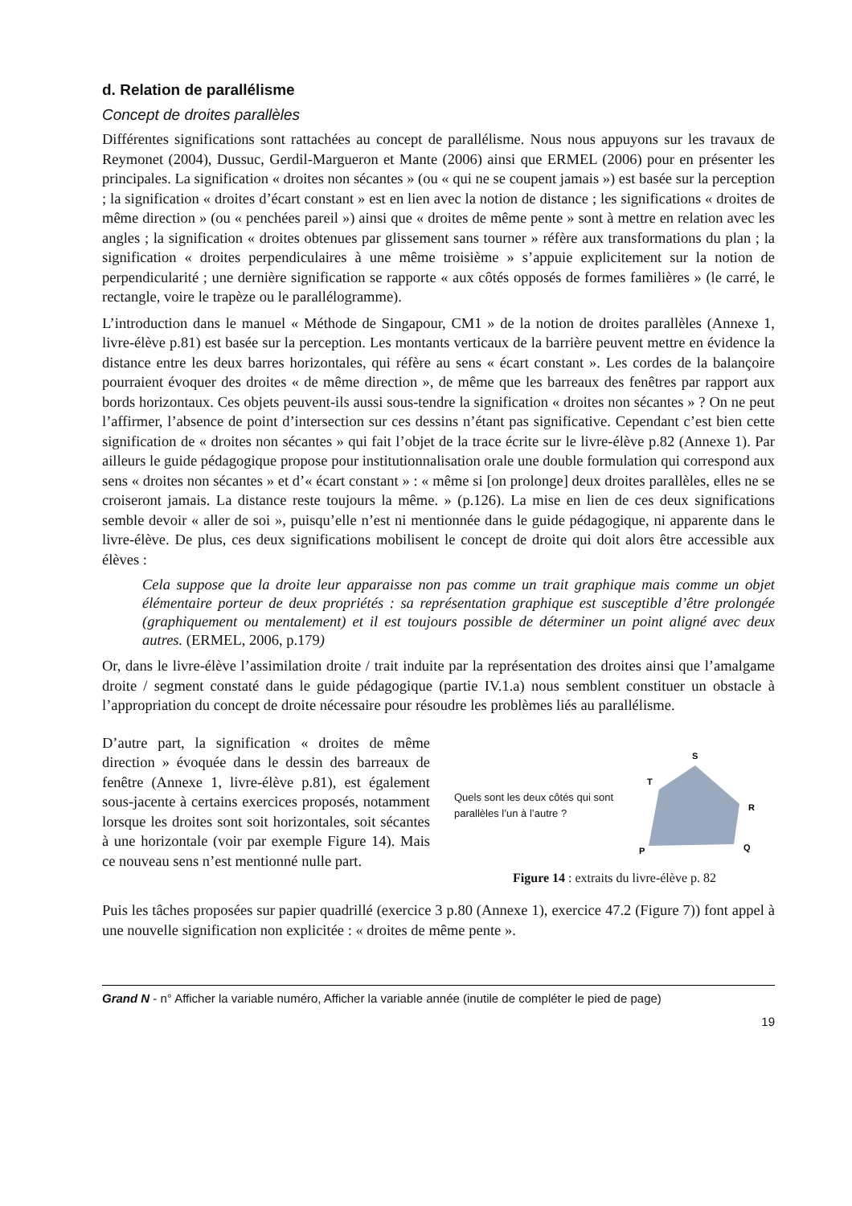d. Relation de parallélisme
Concept de droites parallèles
Différentes significations sont rattachées au concept de parallélisme. Nous nous appuyons sur les travaux de Reymonet (2004), Dussuc, Gerdil-Margueron et Mante (2006) ainsi que ERMEL (2006) pour en présenter les principales. La signification « droites non sécantes » (ou « qui ne se coupent jamais ») est basée sur la perception ; la signification « droites d’écart constant » est en lien avec la notion de distance ; les significations « droites de même direction » (ou « penchées pareil ») ainsi que « droites de même pente » sont à mettre en relation avec les angles ; la signification « droites obtenues par glissement sans tourner » réfère aux transformations du plan ; la signification « droites perpendiculaires à une même troisième » s’appuie explicitement sur la notion de perpendicularité ; une dernière signification se rapporte « aux côtés opposés de formes familières » (le carré, le rectangle, voire le trapèze ou le parallélogramme).
L’introduction dans le manuel « Méthode de Singapour, CM1 » de la notion de droites parallèles (Annexe 1, livre-élève p.81) est basée sur la perception. Les montants verticaux de la barrière peuvent mettre en évidence la distance entre les deux barres horizontales, qui réfère au sens « écart constant ». Les cordes de la balançoire pourraient évoquer des droites « de même direction », de même que les barreaux des fenêtres par rapport aux bords horizontaux. Ces objets peuvent-ils aussi sous-tendre la signification « droites non sécantes » ? On ne peut l’affirmer, l’absence de point d’intersection sur ces dessins n’étant pas significative. Cependant c’est bien cette signification de « droites non sécantes » qui fait l’objet de la trace écrite sur le livre-élève p.82 (Annexe 1). Par ailleurs le guide pédagogique propose pour institutionnalisation orale une double formulation qui correspond aux sens « droites non sécantes » et d’« écart constant » : « même si [on prolonge] deux droites parallèles, elles ne se croiseront jamais. La distance reste toujours la même. » (p.126). La mise en lien de ces deux significations semble devoir « aller de soi », puisqu’elle n’est ni mentionnée dans le guide pédagogique, ni apparente dans le livre-élève. De plus, ces deux significations mobilisent le concept de droite qui doit alors être accessible aux élèves :
Cela suppose que la droite leur apparaisse non pas comme un trait graphique mais comme un objet élémentaire porteur de deux propriétés : sa représentation graphique est susceptible d’être prolongée (graphiquement ou mentalement) et il est toujours possible de déterminer un point aligné avec deux autres. (ERMEL, 2006, p.179)
Or, dans le livre-élève l’assimilation droite / trait induite par la représentation des droites ainsi que l’amalgame droite / segment constaté dans le guide pédagogique (partie IV.1.a) nous semblent constituer un obstacle à l’appropriation du concept de droite nécessaire pour résoudre les problèmes liés au parallélisme.
D’autre part, la signification « droites de même direction » évoquée dans le dessin des barreaux de fenêtre (Annexe 1, livre-élève p.81), est également sous-jacente à certains exercices proposés, notamment lorsque les droites sont soit horizontales, soit sécantes à une horizontale (voir par exemple Figure 14). Mais ce nouveau sens n’est mentionné nulle part.
Quels sont les deux côtés qui sont parallèles l’un à l’autre ?
S
T
R
Q
P
Figure 14 : extraits du livre-élève p. 82
Puis les tâches proposées sur papier quadrillé (exercice 3 p.80 (Annexe 1), exercice 47.2 (Figure 7)) font appel à une nouvelle signification non explicitée : « droites de même pente ».
Grand N - n° Afficher la variable numéro, Afficher la variable année (inutile de compléter le pied de page)
19